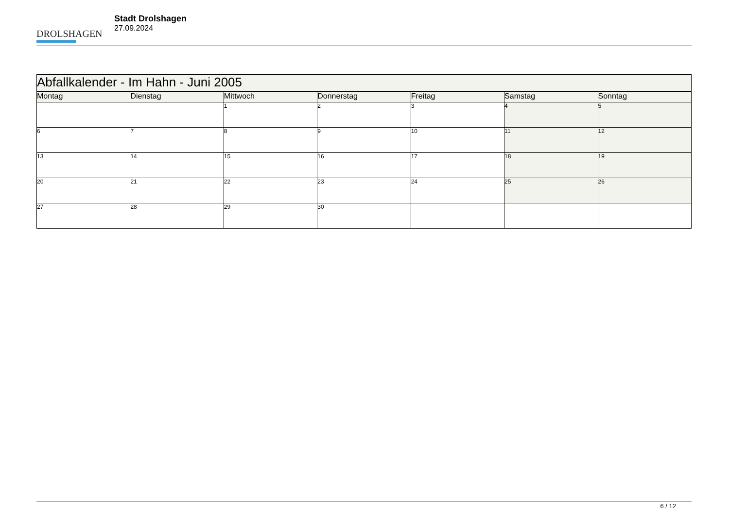DROLSHAGEN
Stadt Drolshagen
27.09.2024
| Abfallkalender - Im Hahn - Juni 2005 | | | | | | |
| --- | --- | --- | --- | --- | --- | --- |
| Montag | Dienstag | Mittwoch | Donnerstag | Freitag | Samstag | Sonntag |
| | | 1 | 2 | 3 | 4 | 5 |
| 6 | 7 | 8 | 9 | 10 | 11 | 12 |
| 13 | 14 | 15 | 16 | 17 | 18 | 19 |
| 20 | 21 | 22 | 23 | 24 | 25 | 26 |
| 27 | 28 | 29 | 30 | | | |
6 / 12